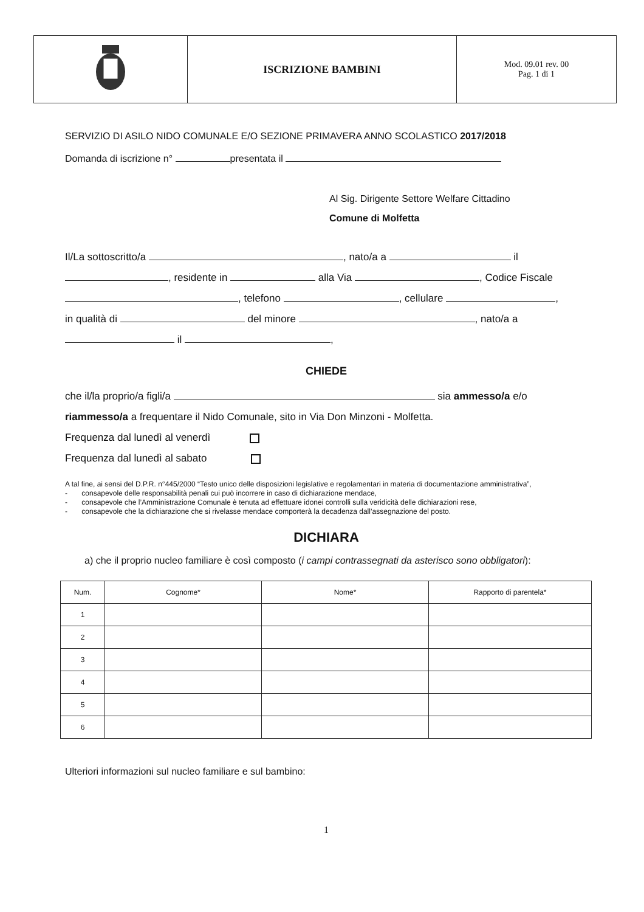| | ISCRIZIONE BAMBINI | Mod. 09.01 rev. 00 Pag. 1 di 1 |
SERVIZIO DI ASILO NIDO COMUNALE E/O SEZIONE PRIMAVERA ANNO SCOLASTICO 2017/2018
Domanda di iscrizione n° presentata il
Al Sig. Dirigente Settore Welfare Cittadino
Comune di Molfetta
Il/La sottoscritto/a , nato/a a il
, residente in alla Via , Codice Fiscale
, telefono , cellulare ,
in qualità di del minore , nato/a a
il ,
CHIEDE
che il/la proprio/a figli/a sia ammesso/a e/o riammesso/a a frequentare il Nido Comunale, sito in Via Don Minzoni - Molfetta.
Frequenza dal lunedì al venerdì
Frequenza dal lunedì al sabato
A tal fine, ai sensi del D.P.R. n°445/2000 “Testo unico delle disposizioni legislative e regolamentari in materia di documentazione amministrativa”,
- consapevole delle responsabilità penali cui può incorrere in caso di dichiarazione mendace,
- consapevole che l’Amministrazione Comunale è tenuta ad effettuare idonei controlli sulla veridicità delle dichiarazioni rese,
- consapevole che la dichiarazione che si rivelasse mendace comporterà la decadenza dall’assegnazione del posto.
DICHIARA
a) che il proprio nucleo familiare è così composto (i campi contrassegnati da asterisco sono obbligatori):
| Num. | Cognome* | Nome* | Rapporto di parentela* |
| --- | --- | --- | --- |
| 1 | | | |
| 2 | | | |
| 3 | | | |
| 4 | | | |
| 5 | | | |
| 6 | | | |
Ulteriori informazioni sul nucleo familiare e sul bambino:
1